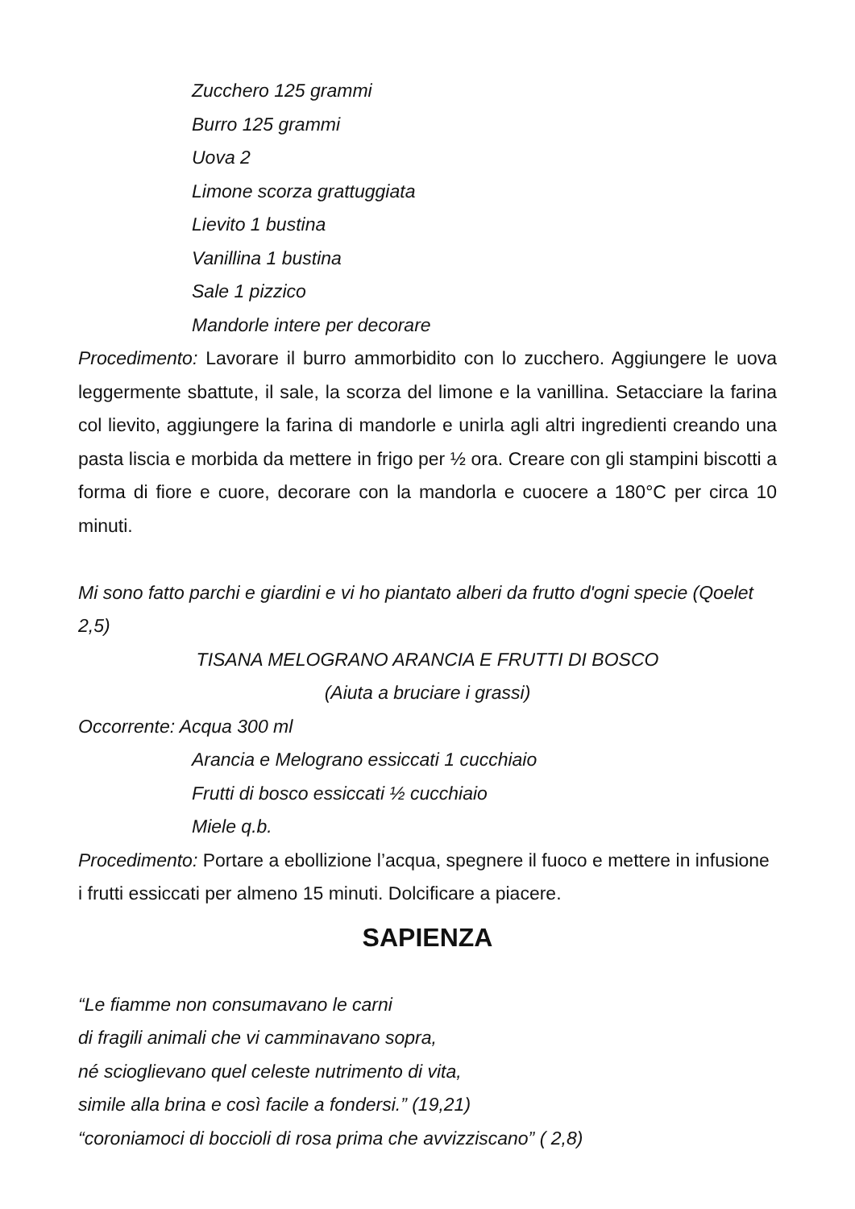Zucchero 125 grammi
Burro 125 grammi
Uova 2
Limone scorza grattuggiata
Lievito 1 bustina
Vanillina 1 bustina
Sale 1 pizzico
Mandorle intere per decorare
Procedimento: Lavorare il burro ammorbidito con lo zucchero. Aggiungere le uova leggermente sbattute, il sale, la scorza del limone e la vanillina. Setacciare la farina col lievito, aggiungere la farina di mandorle e unirla agli altri ingredienti creando una pasta liscia e morbida da mettere in frigo per ½ ora. Creare con gli stampini biscotti a forma di fiore e cuore, decorare con la mandorla e cuocere a 180°C per circa 10 minuti.
Mi sono fatto parchi e giardini e vi ho piantato alberi da frutto d'ogni specie (Qoelet 2,5)
TISANA MELOGRANO ARANCIA E FRUTTI DI BOSCO
(Aiuta a bruciare i grassi)
Occorrente: Acqua 300 ml
Arancia e Melograno essiccati 1 cucchiaio
Frutti di bosco essiccati ½ cucchiaio
Miele q.b.
Procedimento: Portare a ebollizione l’acqua, spegnere il fuoco e mettere in infusione i frutti essiccati per almeno 15 minuti. Dolcificare a piacere.
SAPIENZA
“Le fiamme non consumavano le carni
di fragili animali che vi camminavano sopra,
né scioglievano quel celeste nutrimento di vita,
simile alla brina e così facile a fondersi.” (19,21)
“coroniamoci di boccioli di rosa prima che avvizziscano” ( 2,8)